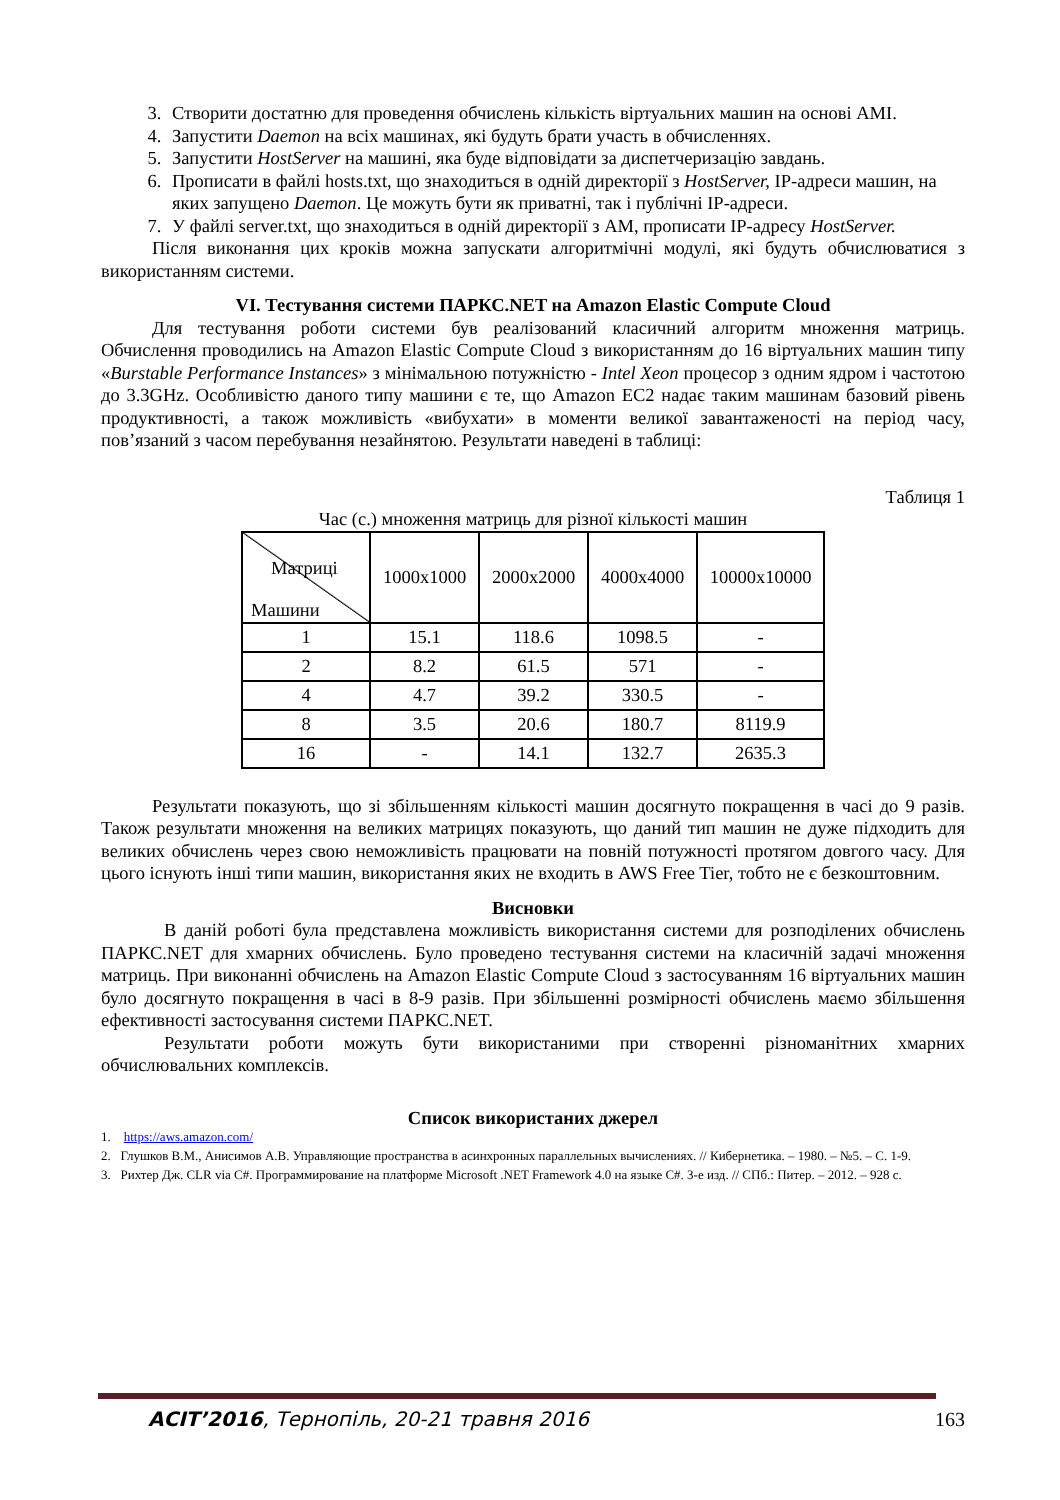3. Створити достатню для проведення обчислень кількість віртуальних машин на основі AMI.
4. Запустити Daemon на всіх машинах, які будуть брати участь в обчисленнях.
5. Запустити HostServer на машині, яка буде відповідати за диспетчеризацію завдань.
6. Прописати в файлі hosts.txt, що знаходиться в одній директорії з HostServer, IP-адреси машин, на яких запущено Daemon. Це можуть бути як приватні, так і публічні IP-адреси.
7. У файлі server.txt, що знаходиться в одній директорії з AM, прописати IP-адресу HostServer.
Після виконання цих кроків можна запускати алгоритмічні модулі, які будуть обчислюватися з використанням системи.
VI. Тестування системи ПАРКС.NET на Amazon Elastic Compute Cloud
Для тестування роботи системи був реалізований класичний алгоритм множення матриць. Обчислення проводились на Amazon Elastic Compute Cloud з використанням до 16 віртуальних машин типу «Burstable Performance Instances» з мінімальною потужністю - Intel Xeon процесор з одним ядром і частотою до 3.3GHz. Особливістю даного типу машини є те, що Amazon EC2 надає таким машинам базовий рівень продуктивності, а також можливість «вибухати» в моменти великої завантаженості на період часу, пов’язаний з часом перебування незайнятою. Результати наведені в таблиці:
Таблиця 1
Час (с.) множення матриць для різної кількості машин
| Матриці Машини | 1000x1000 | 2000x2000 | 4000x4000 | 10000x10000 |
| 1 | 15.1 | 118.6 | 1098.5 | - |
| 2 | 8.2 | 61.5 | 571 | - |
| 4 | 4.7 | 39.2 | 330.5 | - |
| 8 | 3.5 | 20.6 | 180.7 | 8119.9 |
| 16 | - | 14.1 | 132.7 | 2635.3 |
Результати показують, що зі збільшенням кількості машин досягнуто покращення в часі до 9 разів. Також результати множення на великих матрицях показують, що даний тип машин не дуже підходить для великих обчислень через свою неможливість працювати на повній потужності протягом довгого часу. Для цього існують інші типи машин, використання яких не входить в AWS Free Tier, тобто не є безкоштовним.
Висновки
В даній роботі була представлена можливість використання системи для розподілених обчислень ПАРКС.NET для хмарних обчислень. Було проведено тестування системи на класичній задачі множення матриць. При виконанні обчислень на Amazon Elastic Compute Cloud з застосуванням 16 віртуальних машин було досягнуто покращення в часі в 8-9 разів. При збільшенні розмірності обчислень маємо збільшення ефективності застосування системи ПАРКС.NET.
Результати роботи можуть бути використаними при створенні різноманітних хмарних обчислювальних комплексів.
Список використаних джерел
1. https://aws.amazon.com/
2. Глушков В.М., Анисимов А.В. Управляющие пространства в асинхронных параллельных вычислениях. // Кибернетика. – 1980. – №5. – С. 1-9.
3. Рихтер Дж. CLR via C#. Программирование на платформе Microsoft .NET Framework 4.0 на языке C#. 3-е изд. // СПб.: Питер. – 2012. – 928 с.
ACIT’2016, Тернопіль, 20-21 травня 2016 163